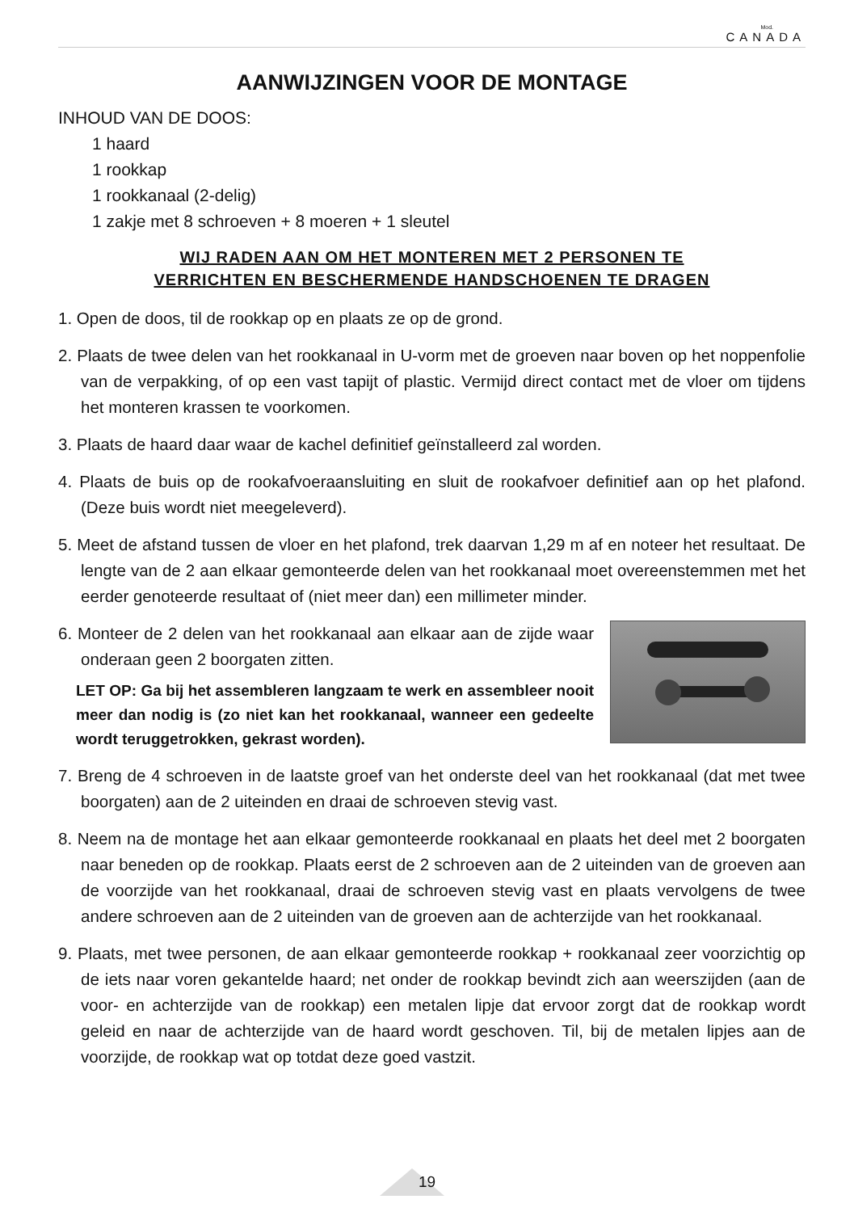Mod.
CANADA
AANWIJZINGEN VOOR DE MONTAGE
INHOUD VAN DE DOOS:
1 haard
1 rookkap
1 rookkanaal (2-delig)
1 zakje met 8 schroeven + 8 moeren + 1 sleutel
WIJ RADEN AAN OM HET MONTEREN MET 2 PERSONEN TE
VERRICHTEN EN BESCHERMENDE HANDSCHOENEN TE DRAGEN
1. Open de doos, til de rookkap op en plaats ze op de grond.
2. Plaats de twee delen van het rookkanaal in U-vorm met de groeven naar boven op het noppenfolie van de verpakking, of op een vast tapijt of plastic. Vermijd direct contact met de vloer om tijdens het monteren krassen te voorkomen.
3. Plaats de haard daar waar de kachel definitief geïnstalleerd zal worden.
4. Plaats de buis op de rookafvoeraansluiting en sluit de rookafvoer definitief aan op het plafond. (Deze buis wordt niet meegeleverd).
5. Meet de afstand tussen de vloer en het plafond, trek daarvan 1,29 m af en noteer het resultaat. De lengte van de 2 aan elkaar gemonteerde delen van het rookkanaal moet overeenstemmen met het eerder genoteerde resultaat of (niet meer dan) een millimeter minder.
6. Monteer de 2 delen van het rookkanaal aan elkaar aan de zijde waar onderaan geen 2 boorgaten zitten.
LET OP: Ga bij het assembleren langzaam te werk en assembleer nooit meer dan nodig is (zo niet kan het rookkanaal, wanneer een gedeelte wordt teruggetrokken, gekrast worden).
7. Breng de 4 schroeven in de laatste groef van het onderste deel van het rookkanaal (dat met twee boorgaten) aan de 2 uiteinden en draai de schroeven stevig vast.
8. Neem na de montage het aan elkaar gemonteerde rookkanaal en plaats het deel met 2 boorgaten naar beneden op de rookkap. Plaats eerst de 2 schroeven aan de 2 uiteinden van de groeven aan de voorzijde van het rookkanaal, draai de schroeven stevig vast en plaats vervolgens de twee andere schroeven aan de 2 uiteinden van de groeven aan de achterzijde van het rookkanaal.
9. Plaats, met twee personen, de aan elkaar gemonteerde rookkap + rookkanaal zeer voorzichtig op de iets naar voren gekantelde haard; net onder de rookkap bevindt zich aan weerszijden (aan de voor- en achterzijde van de rookkap) een metalen lipje dat ervoor zorgt dat de rookkap wordt geleid en naar de achterzijde van de haard wordt geschoven. Til, bij de metalen lipjes aan de voorzijde, de rookkap wat op totdat deze goed vastzit.
19